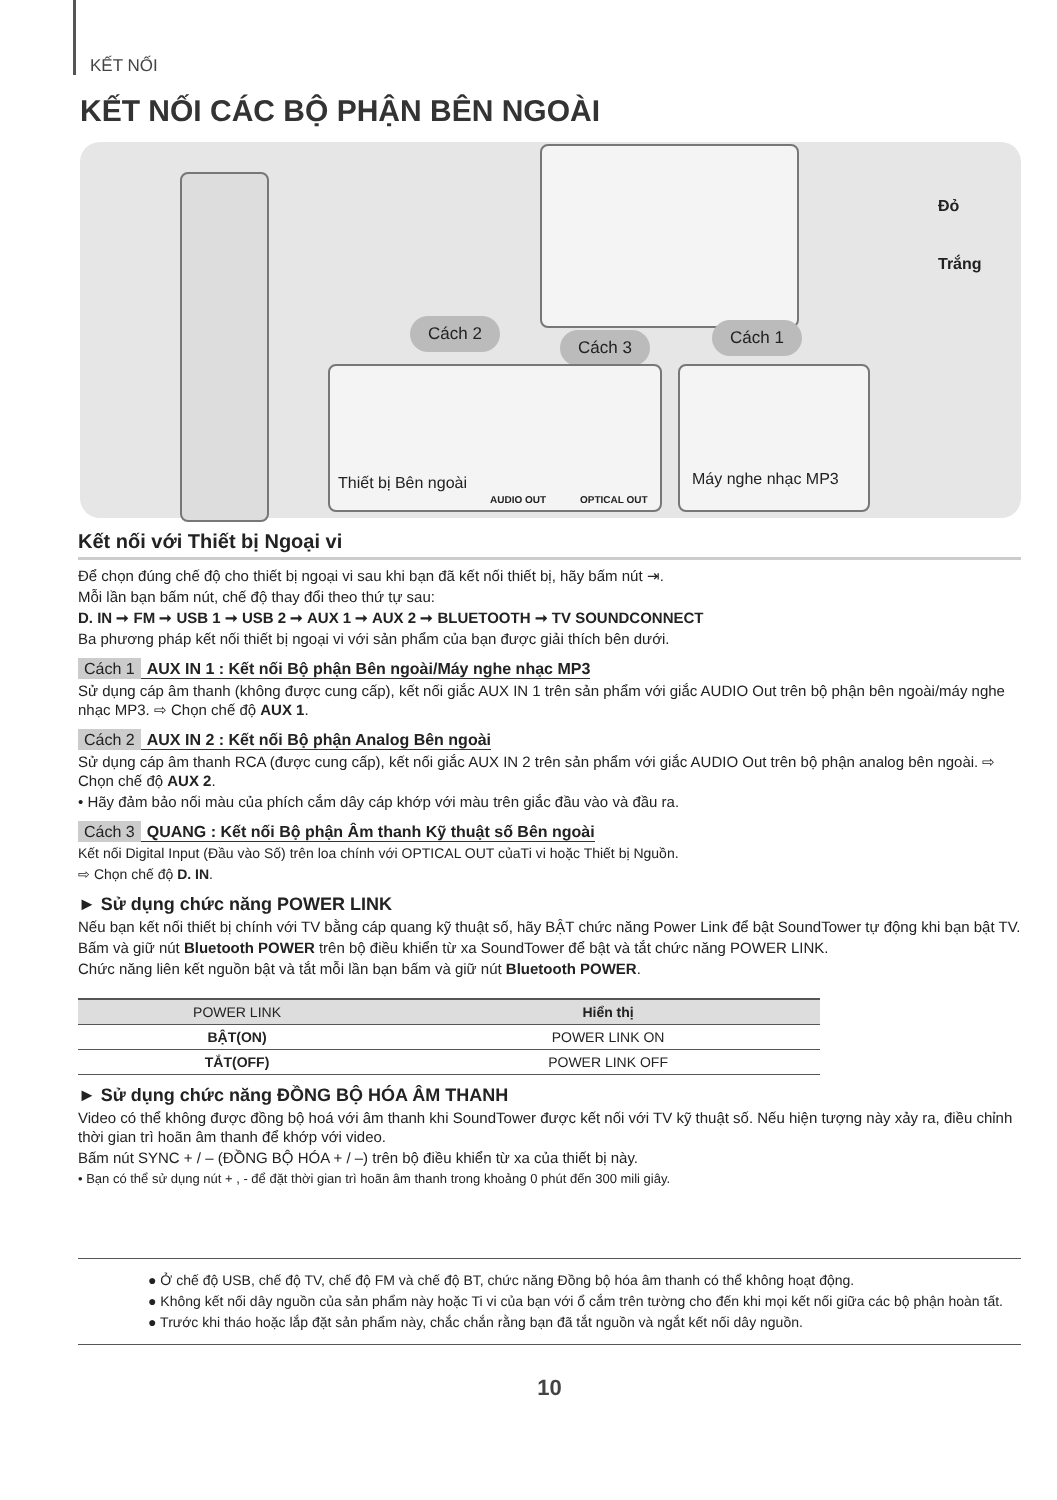KẾT NỐI
KẾT NỐI CÁC BỘ PHẬN BÊN NGOÀI
Cách 2
Cách 3 Cách 1
Thiết bị Bên ngoài
AUDIO OUT OPTICAL OUT
Máy nghe nhạc MP3
Đỏ
Trắng
Kết nối với Thiết bị Ngoại vi
Để chọn đúng chế độ cho thiết bị ngoại vi sau khi bạn đã kết nối thiết bị, hãy bấm nút ⇥.
Mỗi lần bạn bấm nút, chế độ thay đổi theo thứ tự sau:
D. IN ➞ FM ➞ USB 1 ➞ USB 2 ➞ AUX 1 ➞ AUX 2 ➞ BLUETOOTH ➞ TV SOUNDCONNECT
Ba phương pháp kết nối thiết bị ngoại vi với sản phẩm của bạn được giải thích bên dưới.
Cách 1 AUX IN 1 : Kết nối Bộ phận Bên ngoài/Máy nghe nhạc MP3
Sử dụng cáp âm thanh (không được cung cấp), kết nối giắc AUX IN 1 trên sản phẩm với giắc AUDIO Out trên bộ phận bên ngoài/máy nghe nhạc MP3. ⇨ Chọn chế độ AUX 1.
Cách 2 AUX IN 2 : Kết nối Bộ phận Analog Bên ngoài
Sử dụng cáp âm thanh RCA (được cung cấp), kết nối giắc AUX IN 2 trên sản phẩm với giắc AUDIO Out trên bộ phận analog bên ngoài. ⇨ Chọn chế độ AUX 2.
• Hãy đảm bảo nối màu của phích cắm dây cáp khớp với màu trên giắc đầu vào và đầu ra.
Cách 3 QUANG : Kết nối Bộ phận Âm thanh Kỹ thuật số Bên ngoài
Kết nối Digital Input (Đầu vào Số) trên loa chính với OPTICAL OUT củaTi vi hoặc Thiết bị Nguồn.
⇨ Chọn chế độ D. IN.
► Sử dụng chức năng POWER LINK
Nếu bạn kết nối thiết bị chính với TV bằng cáp quang kỹ thuật số, hãy BẬT chức năng Power Link để bật SoundTower tự động khi bạn bật TV.
Bấm và giữ nút Bluetooth POWER trên bộ điều khiển từ xa SoundTower để bật và tắt chức năng POWER LINK.
Chức năng liên kết nguồn bật và tắt mỗi lần bạn bấm và giữ nút Bluetooth POWER.
| POWER LINK | Hiển thị |
| --- | --- |
| BẬT(ON) | POWER LINK ON |
| TẮT(OFF) | POWER LINK OFF |
► Sử dụng chức năng ĐỒNG BỘ HÓA ÂM THANH
Video có thể không được đồng bộ hoá với âm thanh khi SoundTower được kết nối với TV kỹ thuật số. Nếu hiện tượng này xảy ra, điều chỉnh thời gian trì hoãn âm thanh để khớp với video.
Bấm nút SYNC + / – (ĐỒNG BỘ HÓA + / –) trên bộ điều khiển từ xa của thiết bị này.
• Bạn có thể sử dụng nút + , - để đặt thời gian trì hoãn âm thanh trong khoảng 0 phút đến 300 mili giây.
● Ở chế độ USB, chế độ TV, chế độ FM và chế độ BT, chức năng Đồng bộ hóa âm thanh có thể không hoạt động.
● Không kết nối dây nguồn của sản phẩm này hoặc Ti vi của bạn với ổ cắm trên tường cho đến khi mọi kết nối giữa các bộ phận hoàn tất.
● Trước khi tháo hoặc lắp đặt sản phẩm này, chắc chắn rằng bạn đã tắt nguồn và ngắt kết nối dây nguồn.
10